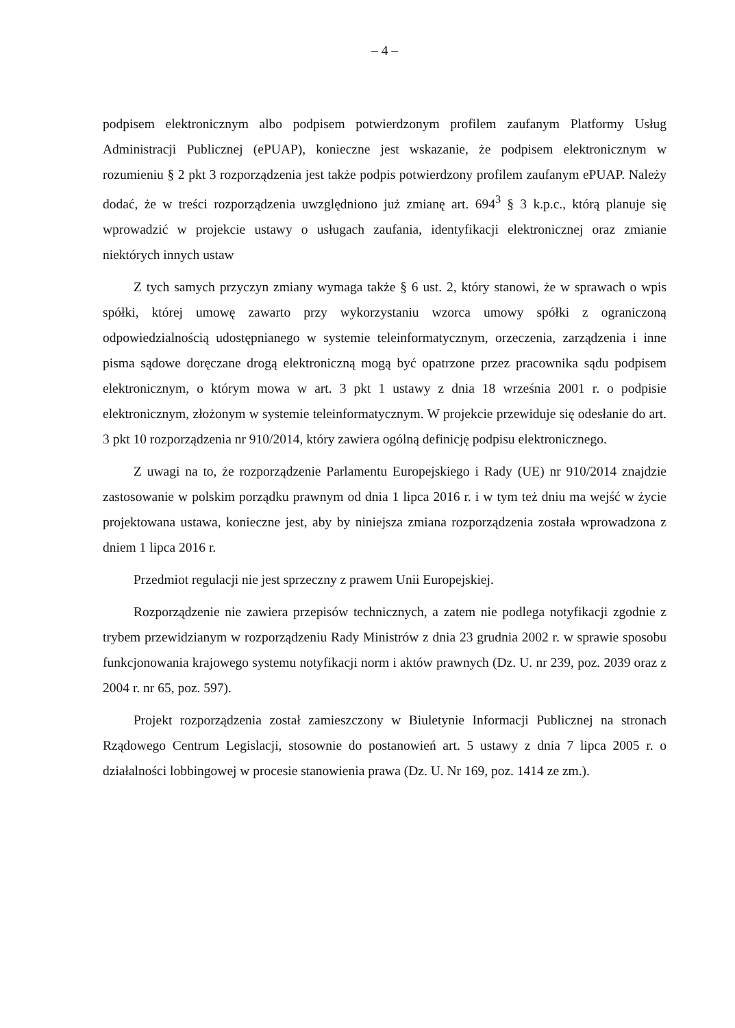– 4 –
podpisem elektronicznym albo podpisem potwierdzonym profilem zaufanym Platformy Usług Administracji Publicznej (ePUAP), konieczne jest wskazanie, że podpisem elektronicznym w rozumieniu § 2 pkt 3 rozporządzenia jest także podpis potwierdzony profilem zaufanym ePUAP. Należy dodać, że w treści rozporządzenia uwzględniono już zmianę art. 694<sup>3</sup> § 3 k.p.c., którą planuje się wprowadzić w projekcie ustawy o usługach zaufania, identyfikacji elektronicznej oraz zmianie niektórych innych ustaw
Z tych samych przyczyn zmiany wymaga także § 6 ust. 2, który stanowi, że w sprawach o wpis spółki, której umowę zawarto przy wykorzystaniu wzorca umowy spółki z ograniczoną odpowiedzialnością udostępnianego w systemie teleinformatycznym, orzeczenia, zarządzenia i inne pisma sądowe doręczane drogą elektroniczną mogą być opatrzone przez pracownika sądu podpisem elektronicznym, o którym mowa w art. 3 pkt 1 ustawy z dnia 18 września 2001 r. o podpisie elektronicznym, złożonym w systemie teleinformatycznym. W projekcie przewiduje się odesłanie do art. 3 pkt 10 rozporządzenia nr 910/2014, który zawiera ogólną definicję podpisu elektronicznego.
Z uwagi na to, że rozporządzenie Parlamentu Europejskiego i Rady (UE) nr 910/2014 znajdzie zastosowanie w polskim porządku prawnym od dnia 1 lipca 2016 r. i w tym też dniu ma wejść w życie projektowana ustawa, konieczne jest, aby by niniejsza zmiana rozporządzenia została wprowadzona z dniem 1 lipca 2016 r.
Przedmiot regulacji nie jest sprzeczny z prawem Unii Europejskiej.
Rozporządzenie nie zawiera przepisów technicznych, a zatem nie podlega notyfikacji zgodnie z trybem przewidzianym w rozporządzeniu Rady Ministrów z dnia 23 grudnia 2002 r. w sprawie sposobu funkcjonowania krajowego systemu notyfikacji norm i aktów prawnych (Dz. U. nr 239, poz. 2039 oraz z 2004 r. nr 65, poz. 597).
Projekt rozporządzenia został zamieszczony w Biuletynie Informacji Publicznej na stronach Rządowego Centrum Legislacji, stosownie do postanowień art. 5 ustawy z dnia 7 lipca 2005 r. o działalności lobbingowej w procesie stanowienia prawa (Dz. U. Nr 169, poz. 1414 ze zm.).